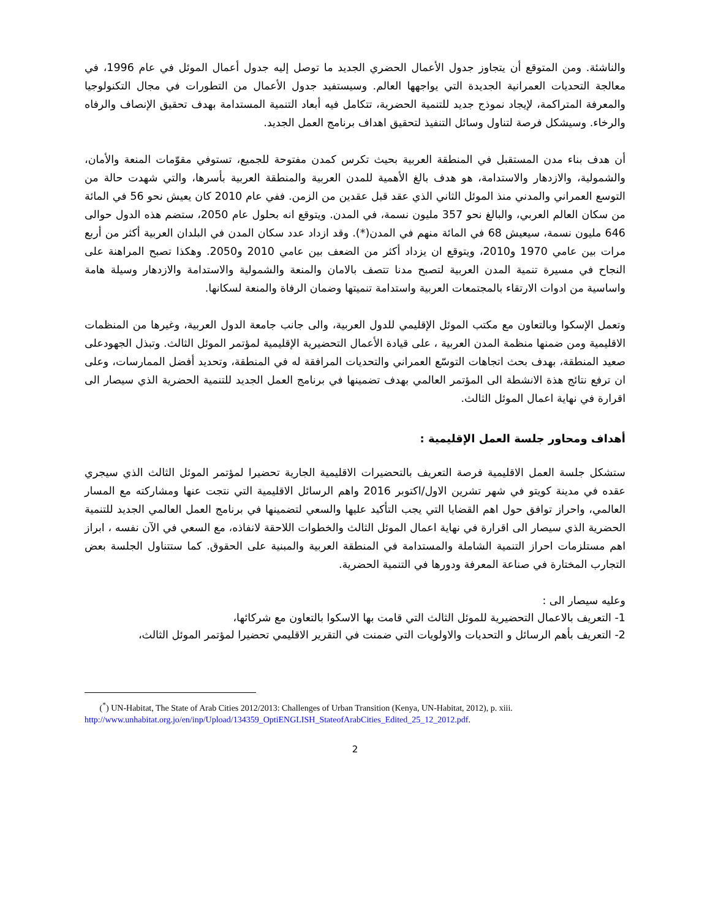والناشئة. ومن المتوقع أن يتجاوز جدول الأعمال الحضري الجديد ما توصل إليه جدول أعمال الموئل في عام 1996، في معالجة التحديات العمرانية الجديدة التي يواجهها العالم. وسيستفيد جدول الأعمال من التطورات في مجال التكنولوجيا والمعرفة المتراكمة، لإيجاد نموذج جديد للتنمية الحضرية، تتكامل فيه أبعاد التنمية المستدامة بهدف تحقيق الإنصاف والرفاه والرخاء. وسيشكل فرصة لتناول وسائل التنفيذ لتحقيق اهداف برنامج العمل الجديد.
أن هدف بناء مدن المستقبل في المنطقة العربية بحيث تكرس كمدن مفتوحة للجميع، تستوفي مقوّمات المنعة والأمان، والشمولية، والازدهار والاستدامة، هو هدف بالغ الأهمية للمدن العربية والمنطقة العربية بأسرها، والتي شهدت حالة من التوسع العمراني والمدني منذ الموئل الثاني الذي عقد قبل عقدين من الزمن. ففي عام 2010 كان يعيش نحو 56 في المائة من سكان العالم العربي، والبالغ نحو 357 مليون نسمة، في المدن. ويتوقع انه بحلول عام 2050، ستضم هذه الدول حوالى 646 مليون نسمة، سيعيش 68 في المائة منهم في المدن(*). وقد ازداد عدد سكان المدن في البلدان العربية أكثر من أربع مرات بين عامي 1970 و2010، ويتوقع ان يزداد أكثر من الضعف بين عامي 2010 و2050. وهكذا تصبح المراهنة على النجاح في مسيرة تنمية المدن العربية لتصبح مدنا تتصف بالامان والمنعة والشمولية والاستدامة والازدهار وسيلة هامة واساسية من ادوات الارتقاء بالمجتمعات العربية واستدامة تنميتها وضمان الرفاة والمنعة لسكانها.
وتعمل الإسكوا وبالتعاون مع مكتب الموئل الإقليمي للدول العربية، والى جانب جامعة الدول العربية، وغيرها من المنظمات الاقليمية ومن ضمنها منظمة المدن العربية ، على قيادة الأعمال التحضيرية الإقليمية لمؤتمر الموئل الثالث. وتبذل الجهودعلى صعيد المنطقة، بهدف بحث اتجاهات التوسّع العمراني والتحديات المرافقة له في المنطقة، وتحديد أفضل الممارسات، وعلى ان ترفع نتائج هذة الانشطة الى المؤتمر العالمي بهدف تضمينها في برنامج العمل الجديد للتنمية الحضرية الذي سيصار الى اقرارة في نهاية اعمال الموئل الثالث.
أهداف ومحاور جلسة العمل الإقليمية :
ستشكل جلسة العمل الاقليمية فرصة التعريف بالتحضيرات الاقليمية الجارية تحضيرا لمؤتمر الموئل الثالث الذي سيجري عقده في مدينة كويتو في شهر تشرين الاول/اكتوبر 2016 واهم الرسائل الاقليمية التي نتجت عنها ومشاركته مع المسار العالمي، واحراز توافق حول اهم القضايا التي يجب التأكيد عليها والسعي لتضمينها في برنامج العمل العالمي الجديد للتنمية الحضرية الذي سيصار الى اقرارة في نهاية اعمال الموئل الثالث والخطوات اللاحقة لانفاذه، مع السعي في الآن نفسه ، ابراز اهم مستلزمات احراز التنمية الشاملة والمستدامة في المنطقة العربية والمبنية على الحقوق. كما ستتناول الجلسة بعض التجارب المختارة في صناعة المعرفة ودورها في التنمية الحضرية.
وعليه سيصار الى :
1- التعريف بالاعمال التحضيرية للموئل الثالث التي قامت بها الاسكوا بالتعاون مع شركائها،
2- التعريف بأهم الرسائل و التحديات والاولويات التي ضمنت في التقرير الاقليمي تحضيرا لمؤتمر الموئل الثالث،
(<sup>*</sup>) UN-Habitat, The State of Arab Cities 2012/2013: Challenges of Urban Transition (Kenya, UN-Habitat, 2012), p. xiii.
http://www.unhabitat.org.jo/en/inp/Upload/134359_OptiENGLISH_StateofArabCities_Edited_25_12_2012.pdf.
2